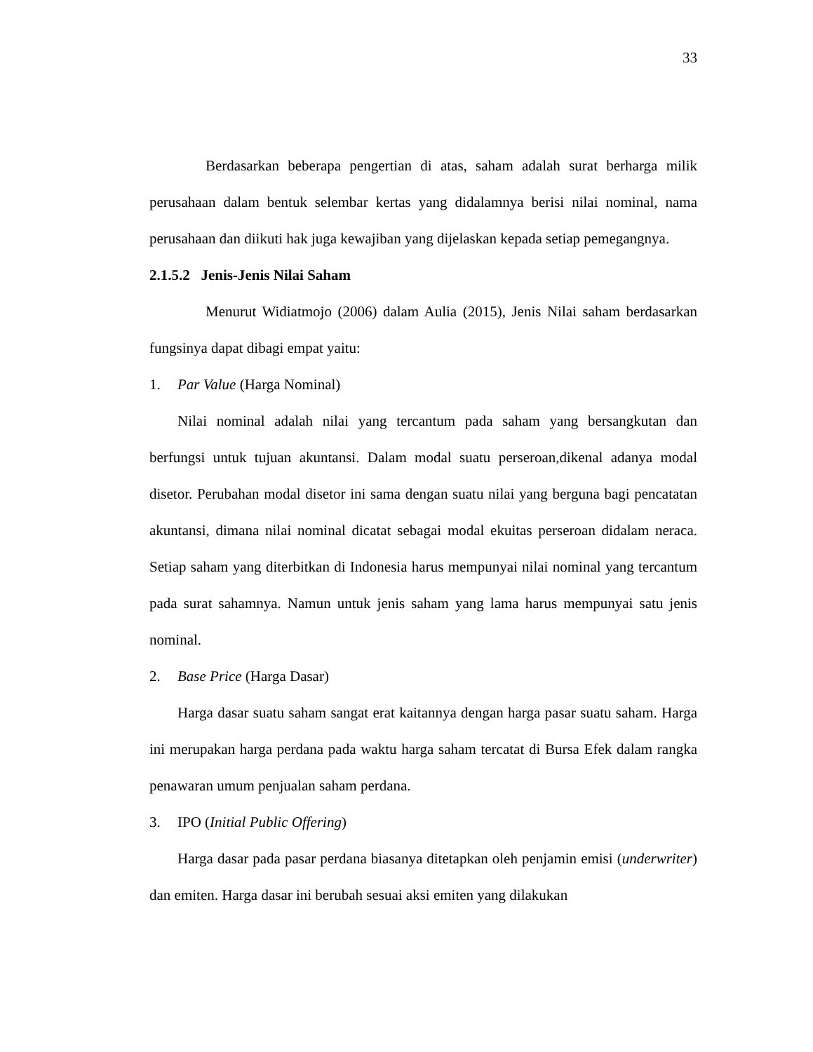33
Berdasarkan beberapa pengertian di atas, saham adalah surat berharga milik perusahaan dalam bentuk selembar kertas yang didalamnya berisi nilai nominal, nama perusahaan dan diikuti hak juga kewajiban yang dijelaskan kepada setiap pemegangnya.
2.1.5.2 Jenis-Jenis Nilai Saham
Menurut Widiatmojo (2006) dalam Aulia (2015), Jenis Nilai saham berdasarkan fungsinya dapat dibagi empat yaitu:
1. Par Value (Harga Nominal)
Nilai nominal adalah nilai yang tercantum pada saham yang bersangkutan dan berfungsi untuk tujuan akuntansi. Dalam modal suatu perseroan,dikenal adanya modal disetor. Perubahan modal disetor ini sama dengan suatu nilai yang berguna bagi pencatatan akuntansi, dimana nilai nominal dicatat sebagai modal ekuitas perseroan didalam neraca. Setiap saham yang diterbitkan di Indonesia harus mempunyai nilai nominal yang tercantum pada surat sahamnya. Namun untuk jenis saham yang lama harus mempunyai satu jenis nominal.
2. Base Price (Harga Dasar)
Harga dasar suatu saham sangat erat kaitannya dengan harga pasar suatu saham. Harga ini merupakan harga perdana pada waktu harga saham tercatat di Bursa Efek dalam rangka penawaran umum penjualan saham perdana.
3. IPO (Initial Public Offering)
Harga dasar pada pasar perdana biasanya ditetapkan oleh penjamin emisi (underwriter) dan emiten. Harga dasar ini berubah sesuai aksi emiten yang dilakukan